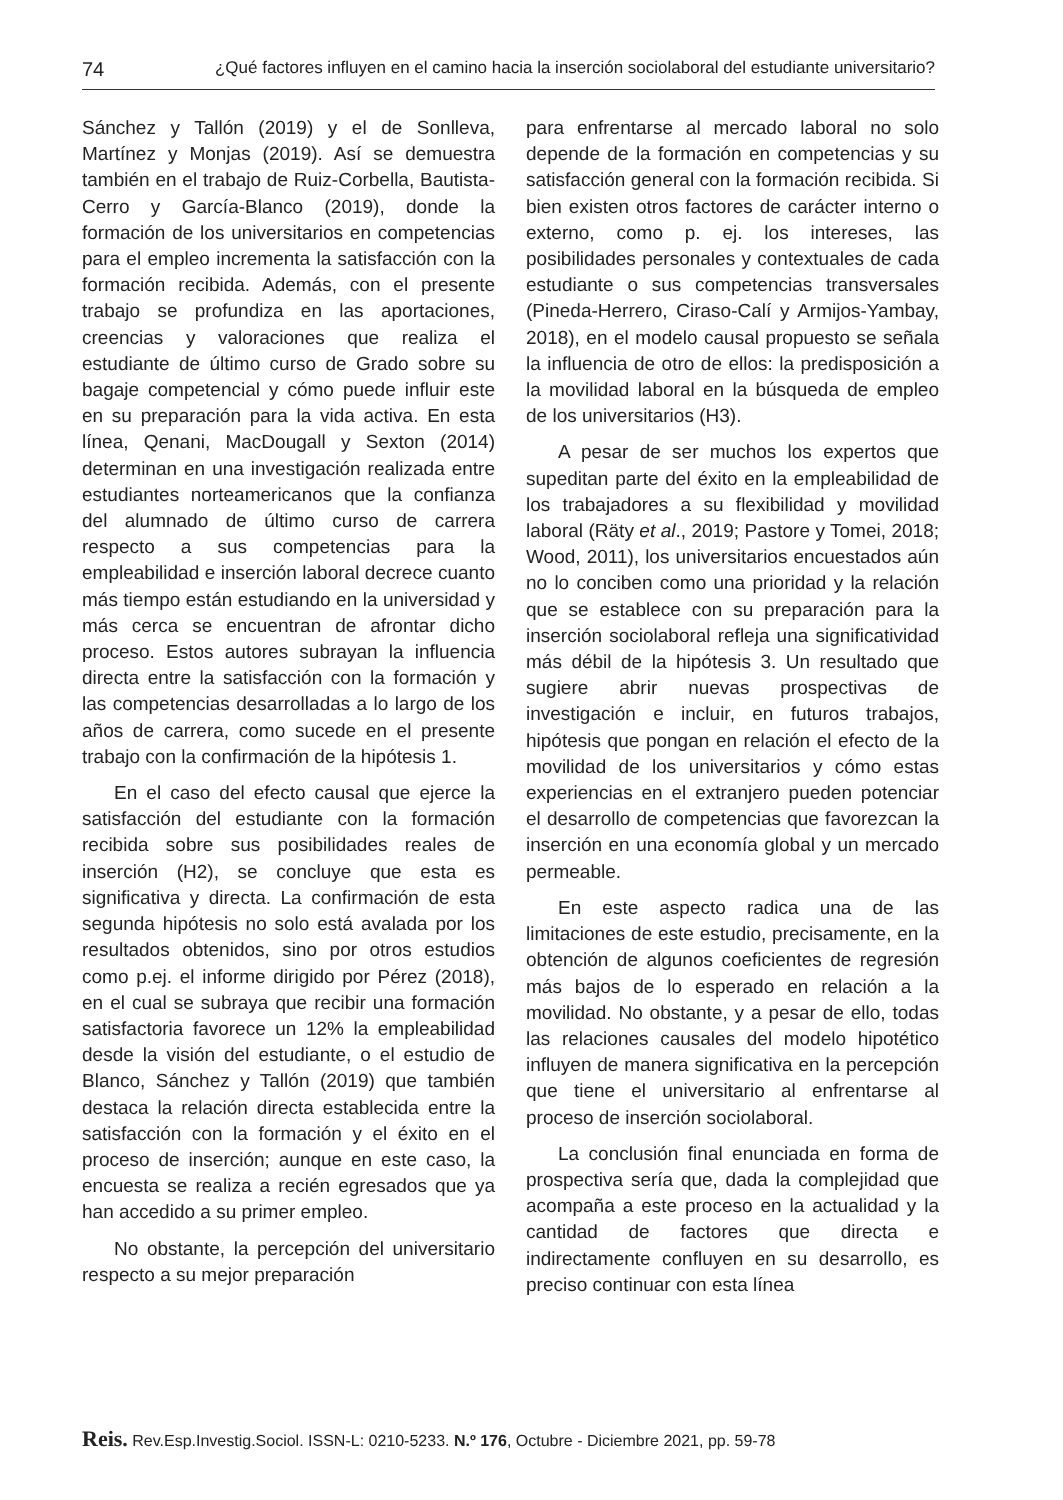74 ¿Qué factores influyen en el camino hacia la inserción sociolaboral del estudiante universitario?
Sánchez y Tallón (2019) y el de Sonlleva, Martínez y Monjas (2019). Así se demuestra también en el trabajo de Ruiz-Corbella, Bautista-Cerro y García-Blanco (2019), donde la formación de los universitarios en competencias para el empleo incrementa la satisfacción con la formación recibida. Además, con el presente trabajo se profundiza en las aportaciones, creencias y valoraciones que realiza el estudiante de último curso de Grado sobre su bagaje competencial y cómo puede influir este en su preparación para la vida activa. En esta línea, Qenani, MacDougall y Sexton (2014) determinan en una investigación realizada entre estudiantes norteamericanos que la confianza del alumnado de último curso de carrera respecto a sus competencias para la empleabilidad e inserción laboral decrece cuanto más tiempo están estudiando en la universidad y más cerca se encuentran de afrontar dicho proceso. Estos autores subrayan la influencia directa entre la satisfacción con la formación y las competencias desarrolladas a lo largo de los años de carrera, como sucede en el presente trabajo con la confirmación de la hipótesis 1.
En el caso del efecto causal que ejerce la satisfacción del estudiante con la formación recibida sobre sus posibilidades reales de inserción (H2), se concluye que esta es significativa y directa. La confirmación de esta segunda hipótesis no solo está avalada por los resultados obtenidos, sino por otros estudios como p.ej. el informe dirigido por Pérez (2018), en el cual se subraya que recibir una formación satisfactoria favorece un 12% la empleabilidad desde la visión del estudiante, o el estudio de Blanco, Sánchez y Tallón (2019) que también destaca la relación directa establecida entre la satisfacción con la formación y el éxito en el proceso de inserción; aunque en este caso, la encuesta se realiza a recién egresados que ya han accedido a su primer empleo.
No obstante, la percepción del universitario respecto a su mejor preparación
para enfrentarse al mercado laboral no solo depende de la formación en competencias y su satisfacción general con la formación recibida. Si bien existen otros factores de carácter interno o externo, como p. ej. los intereses, las posibilidades personales y contextuales de cada estudiante o sus competencias transversales (Pineda-Herrero, Ciraso-Calí y Armijos-Yambay, 2018), en el modelo causal propuesto se señala la influencia de otro de ellos: la predisposición a la movilidad laboral en la búsqueda de empleo de los universitarios (H3).
A pesar de ser muchos los expertos que supeditan parte del éxito en la empleabilidad de los trabajadores a su flexibilidad y movilidad laboral (Räty et al., 2019; Pastore y Tomei, 2018; Wood, 2011), los universitarios encuestados aún no lo conciben como una prioridad y la relación que se establece con su preparación para la inserción sociolaboral refleja una significatividad más débil de la hipótesis 3. Un resultado que sugiere abrir nuevas prospectivas de investigación e incluir, en futuros trabajos, hipótesis que pongan en relación el efecto de la movilidad de los universitarios y cómo estas experiencias en el extranjero pueden potenciar el desarrollo de competencias que favorezcan la inserción en una economía global y un mercado permeable.
En este aspecto radica una de las limitaciones de este estudio, precisamente, en la obtención de algunos coeficientes de regresión más bajos de lo esperado en relación a la movilidad. No obstante, y a pesar de ello, todas las relaciones causales del modelo hipotético influyen de manera significativa en la percepción que tiene el universitario al enfrentarse al proceso de inserción sociolaboral.
La conclusión final enunciada en forma de prospectiva sería que, dada la complejidad que acompaña a este proceso en la actualidad y la cantidad de factores que directa e indirectamente confluyen en su desarrollo, es preciso continuar con esta línea
Reis. Rev.Esp.Investig.Sociol. ISSN-L: 0210-5233. N.º 176, Octubre - Diciembre 2021, pp. 59-78